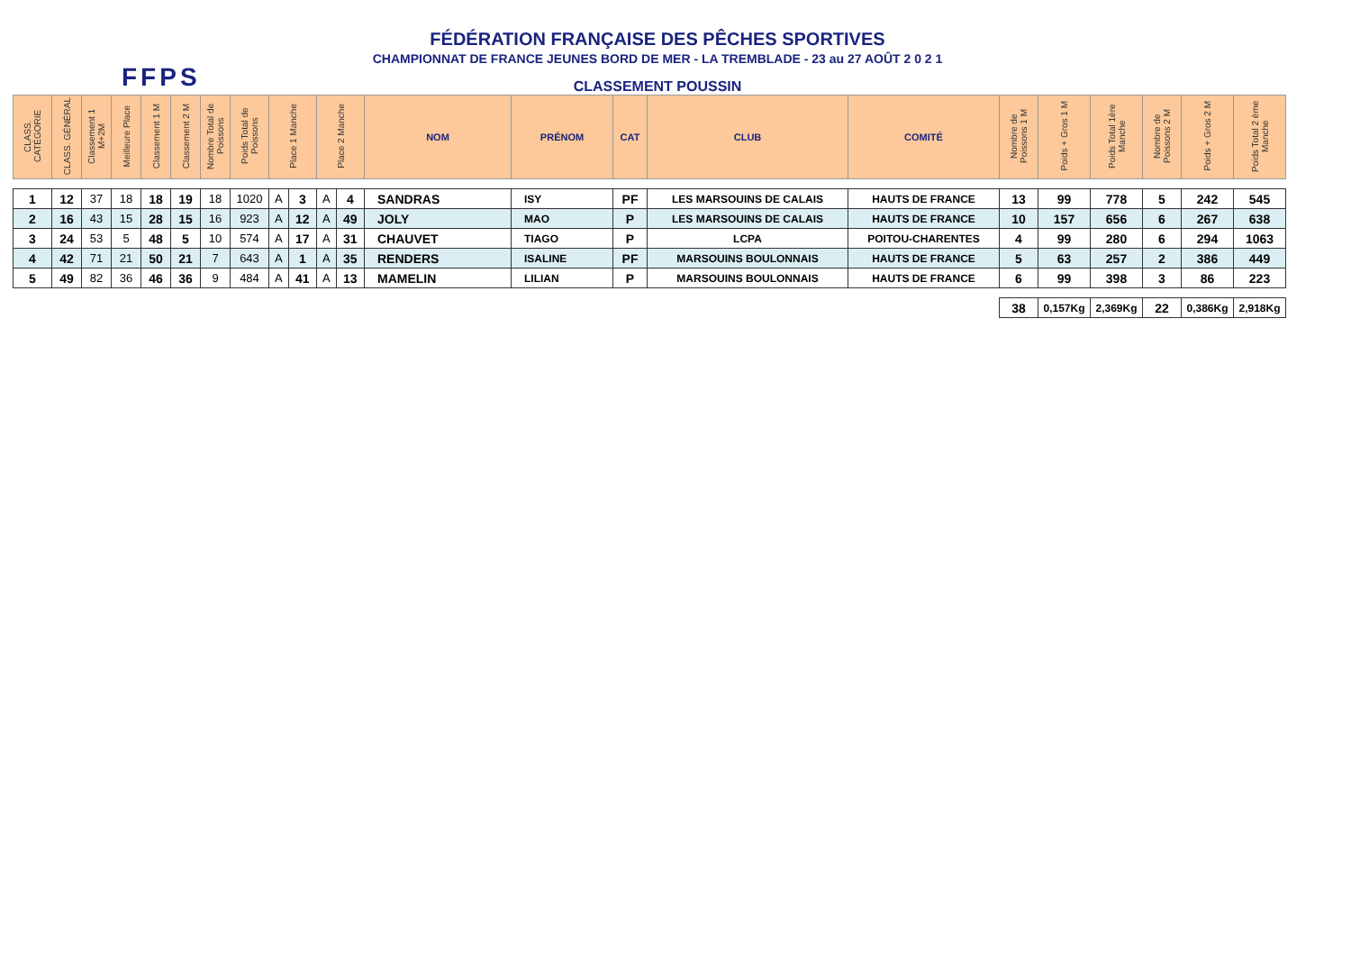FFPS
FÉDÉRATION FRANÇAISE DES PÊCHES SPORTIVES
CHAMPIONNAT DE FRANCE JEUNES BORD DE MER - LA TREMBLADE - 23 au 27 AOÛT 2 0 2 1
CLASSEMENT POUSSIN
| CLASS. CATÉGORIE | CLASS. GÉNÉRAL | Classement 1 M+2M | Meilleure Place | Classement 1 M | Classement 2 M | Nombre Total de Poissons | Poids Total de Poissons | Place 1 Manche | | Place 2 Manche | | NOM | PRÉNOM | CAT | CLUB | COMITÉ | Nombre de Poissons 1 M | Poids + Gros 1 M | Poids Total 1ère Manche | Nombre de Poissons 2 M | Poids + Gros 2 M | Poids Total 2 ème Manche |
| --- | --- | --- | --- | --- | --- | --- | --- | --- | --- | --- | --- | --- | --- | --- | --- | --- | --- | --- | --- | --- | --- | --- |
| 1 | 12 | 37 | 18 | 18 | 19 | 18 | 1020 | A | 3 | A | 4 | SANDRAS | ISY | PF | LES MARSOUINS DE CALAIS | HAUTS DE FRANCE | 13 | 99 | 778 | 5 | 242 | 545 |
| 2 | 16 | 43 | 15 | 28 | 15 | 16 | 923 | A | 12 | A | 49 | JOLY | MAO | P | LES MARSOUINS DE CALAIS | HAUTS DE FRANCE | 10 | 157 | 656 | 6 | 267 | 638 |
| 3 | 24 | 53 | 5 | 48 | 5 | 10 | 574 | A | 17 | A | 31 | CHAUVET | TIAGO | P | LCPA | POITOU-CHARENTES | 4 | 99 | 280 | 6 | 294 | 1063 |
| 4 | 42 | 71 | 21 | 50 | 21 | 7 | 643 | A | 1 | A | 35 | RENDERS | ISALINE | PF | MARSOUINS BOULONNAIS | HAUTS DE FRANCE | 5 | 63 | 257 | 2 | 386 | 449 |
| 5 | 49 | 82 | 36 | 46 | 36 | 9 | 484 | A | 41 | A | 13 | MAMELIN | LILIAN | P | MARSOUINS BOULONNAIS | HAUTS DE FRANCE | 6 | 99 | 398 | 3 | 86 | 223 |
| | | | | | | | | | | | | | | | | | 38 | 0,157Kg | 2,369Kg | 22 | 0,386Kg | 2,918Kg |